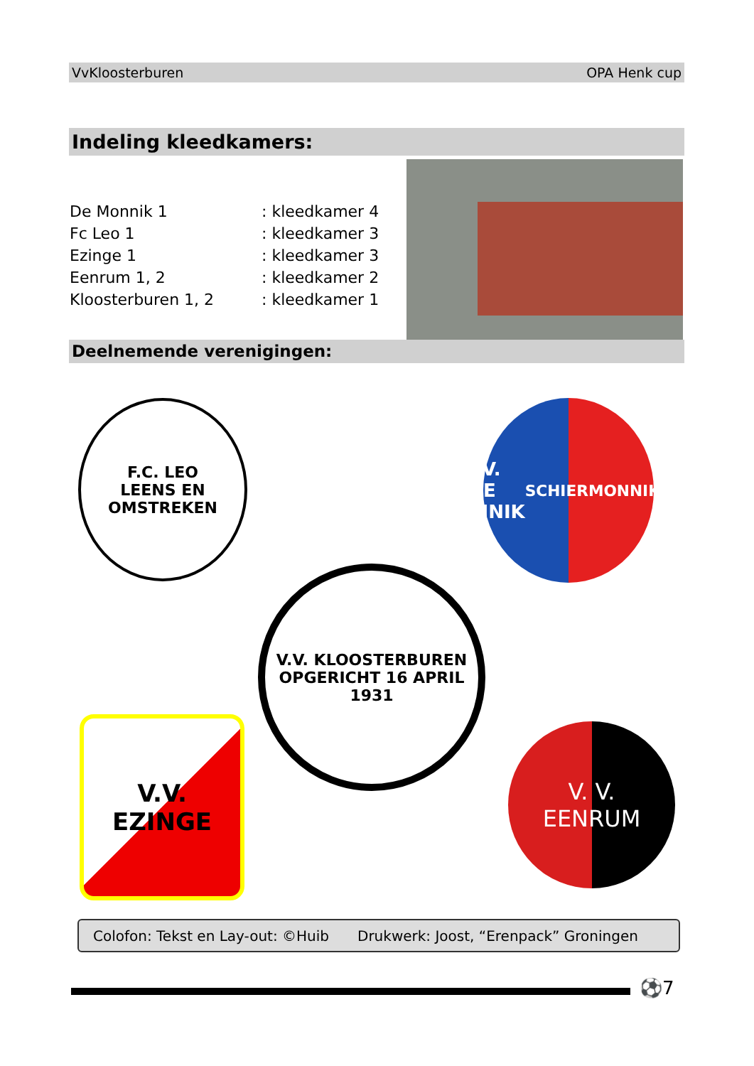VvKloosterburen OPA Henk cup
Indeling kleedkamers:
| De Monnik 1 | : kleedkamer 4 |
| Fc Leo 1 | : kleedkamer 3 |
| Ezinge 1 | : kleedkamer 3 |
| Eenrum 1, 2 | : kleedkamer 2 |
| Kloosterburen 1, 2 | : kleedkamer 1 |
Deelnemende verenigingen:
F.C. LEO
LEENS EN OMSTREKEN
V.V.
DE MONNIK
SCHIERMONNIKOOG
V.V. KLOOSTERBUREN
OPGERICHT 16 APRIL 1931
V.V.
EZINGE
V. V.
EENRUM
Colofon: Tekst en Lay-out: ©Huib Drukwerk: Joost, “Erenpack” Groningen
⚽7